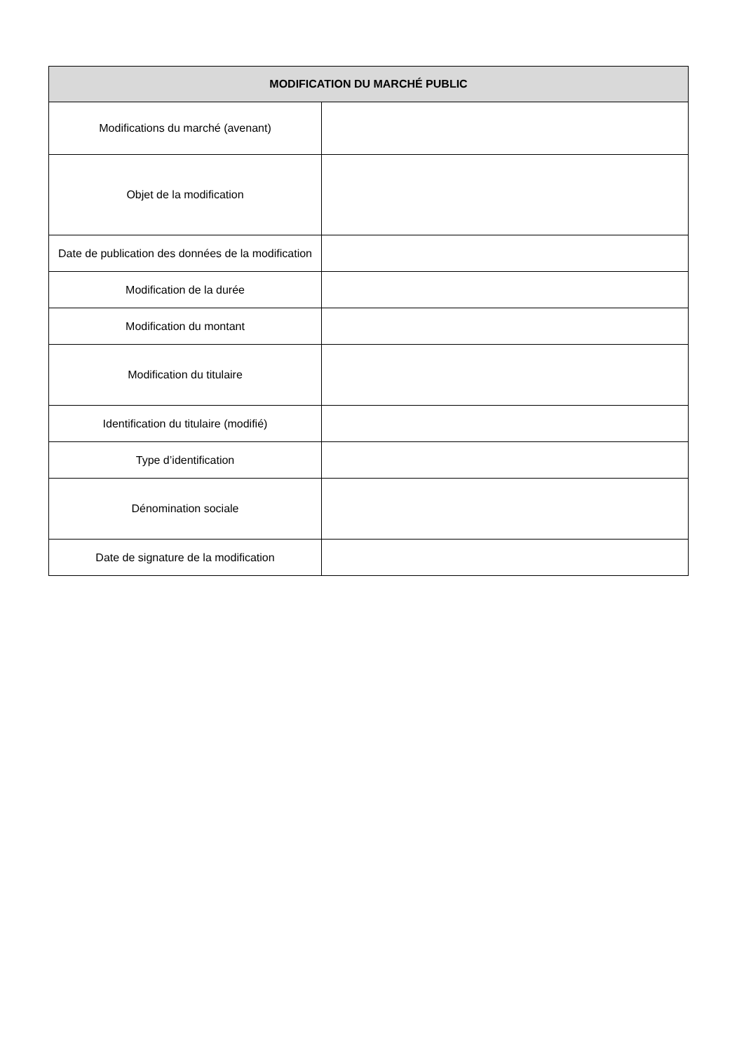| MODIFICATION DU MARCHÉ PUBLIC | |
| --- | --- |
| Modifications du marché (avenant) | |
| Objet de la modification | |
| Date de publication des données de la modification | |
| Modification de la durée | |
| Modification du montant | |
| Modification du titulaire | |
| Identification du titulaire (modifié) | |
| Type d’identification | |
| Dénomination sociale | |
| Date de signature de la modification | |